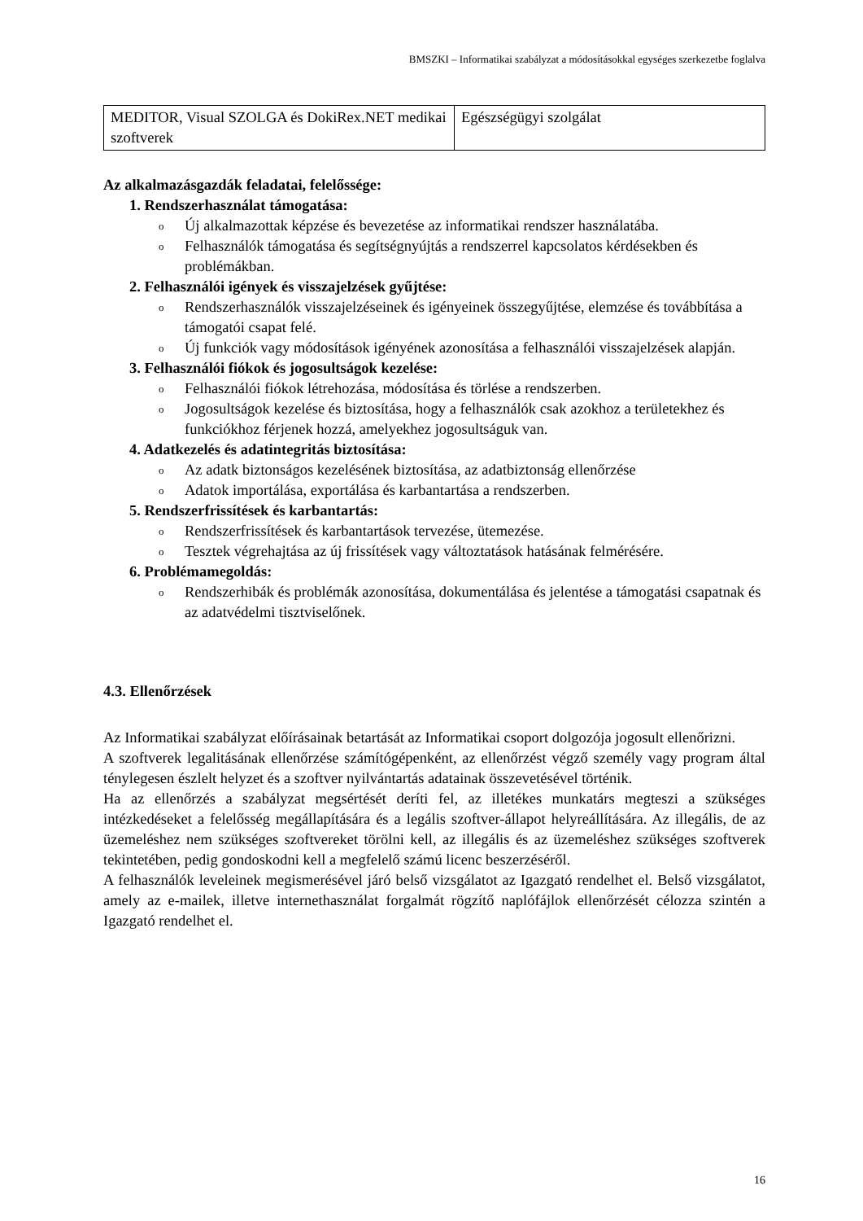BMSZKI – Informatikai szabályzat a módosításokkal egységes szerkezetbe foglalva
| MEDITOR, Visual SZOLGA és DokiRex.NET medikai szoftverek | Egészségügyi szolgálat |
Az alkalmazásgazdák feladatai, felelőssége:
1. Rendszerhasználat támogatása:
o Új alkalmazottak képzése és bevezetése az informatikai rendszer használatába.
o Felhasználók támogatása és segítségnyújtás a rendszerrel kapcsolatos kérdésekben és problémákban.
2. Felhasználói igények és visszajelzések gyűjtése:
o Rendszerhasználók visszajelzéseinek és igényeinek összegyűjtése, elemzése és továbbítása a támogatói csapat felé.
o Új funkciók vagy módosítások igényének azonosítása a felhasználói visszajelzések alapján.
3. Felhasználói fiókok és jogosultságok kezelése:
o Felhasználói fiókok létrehozása, módosítása és törlése a rendszerben.
o Jogosultságok kezelése és biztosítása, hogy a felhasználók csak azokhoz a területekhez és funkciókhoz férjenek hozzá, amelyekhez jogosultságuk van.
4. Adatkezelés és adatintegritás biztosítása:
o Az adatk biztonságos kezelésének biztosítása, az adatbiztonság ellenőrzése
o Adatok importálása, exportálása és karbantartása a rendszerben.
5. Rendszerfrissítések és karbantartás:
o Rendszerfrissítések és karbantartások tervezése, ütemezése.
o Tesztek végrehajtása az új frissítések vagy változtatások hatásának felmérésére.
6. Problémamegoldás:
o Rendszerhibák és problémák azonosítása, dokumentálása és jelentése a támogatási csapatnak és az adatvédelmi tisztviselőnek.
4.3. Ellenőrzések
Az Informatikai szabályzat előírásainak betartását az Informatikai csoport dolgozója jogosult ellenőrizni.
A szoftverek legalitásának ellenőrzése számítógépenként, az ellenőrzést végző személy vagy program által ténylegesen észlelt helyzet és a szoftver nyilvántartás adatainak összevetésével történik.
Ha az ellenőrzés a szabályzat megsértését deríti fel, az illetékes munkatárs megteszi a szükséges intézkedéseket a felelősség megállapítására és a legális szoftver-állapot helyreállítására. Az illegális, de az üzemeléshez nem szükséges szoftvereket törölni kell, az illegális és az üzemeléshez szükséges szoftverek tekintetében, pedig gondoskodni kell a megfelelő számú licenc beszerzéséről.
A felhasználók leveleinek megismerésével járó belső vizsgálatot az Igazgató rendelhet el. Belső vizsgálatot, amely az e-mailek, illetve internethasználat forgalmát rögzítő naplófájlok ellenőrzését célozza szintén a Igazgató rendelhet el.
16